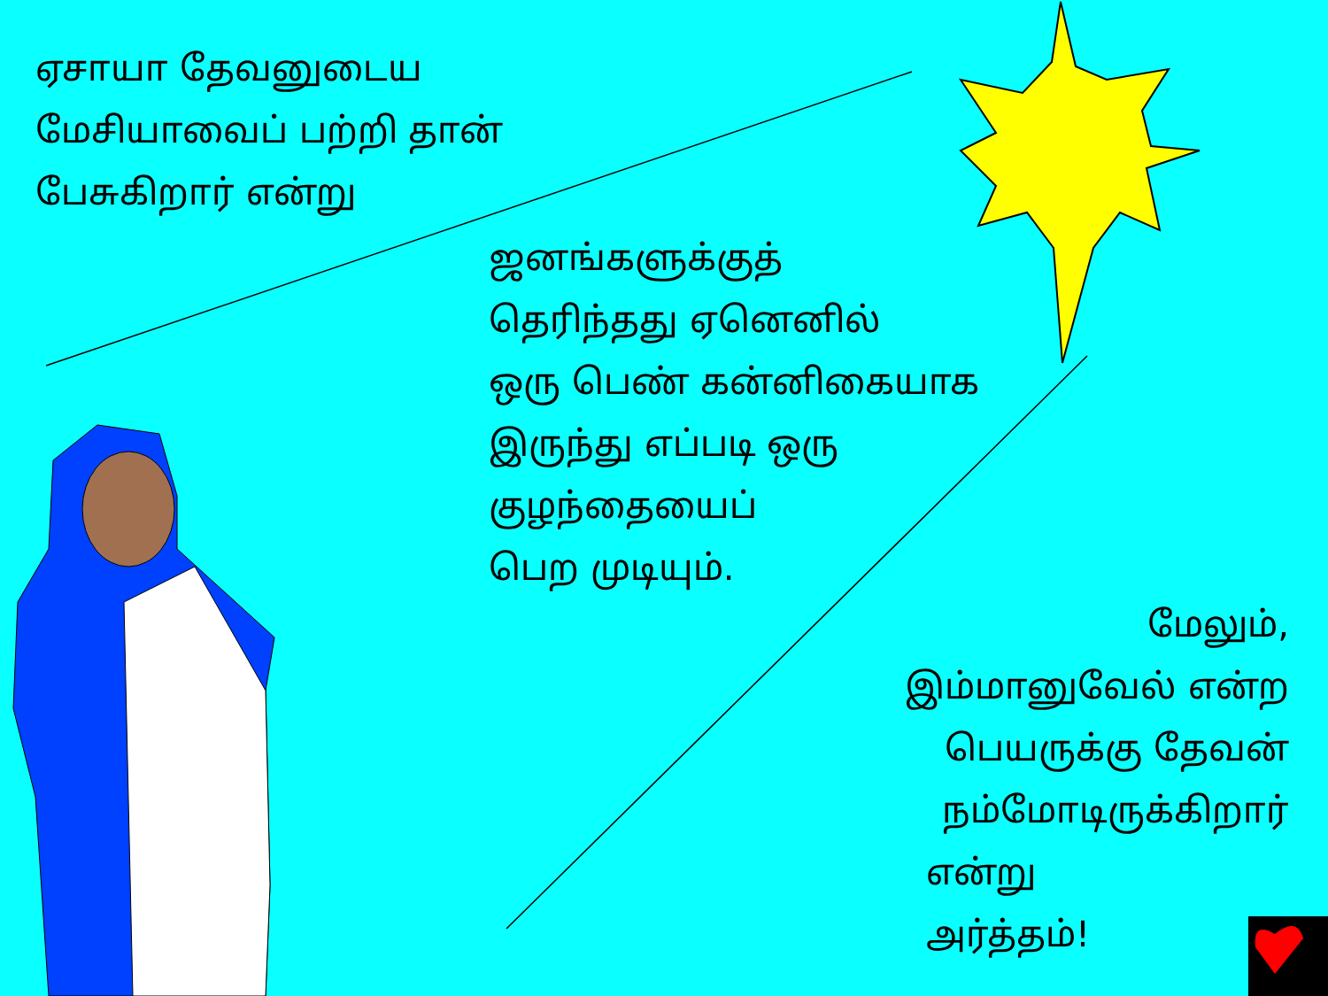ஏசாயா தேவனுடைய
மேசியாவைப் பற்றி தான்
பேசுகிறார் என்று
ஜனங்களுக்குத்
தெரிந்தது ஏனெனில்
ஒரு பெண் கன்னிகையாக
இருந்து எப்படி ஒரு
குழந்தையைப்
பெற முடியும்.
மேலும்,
இம்மானுவேல் என்ற
பெயருக்கு தேவன்
நம்மோடிருக்கிறார்
என்று
அர்த்தம்!